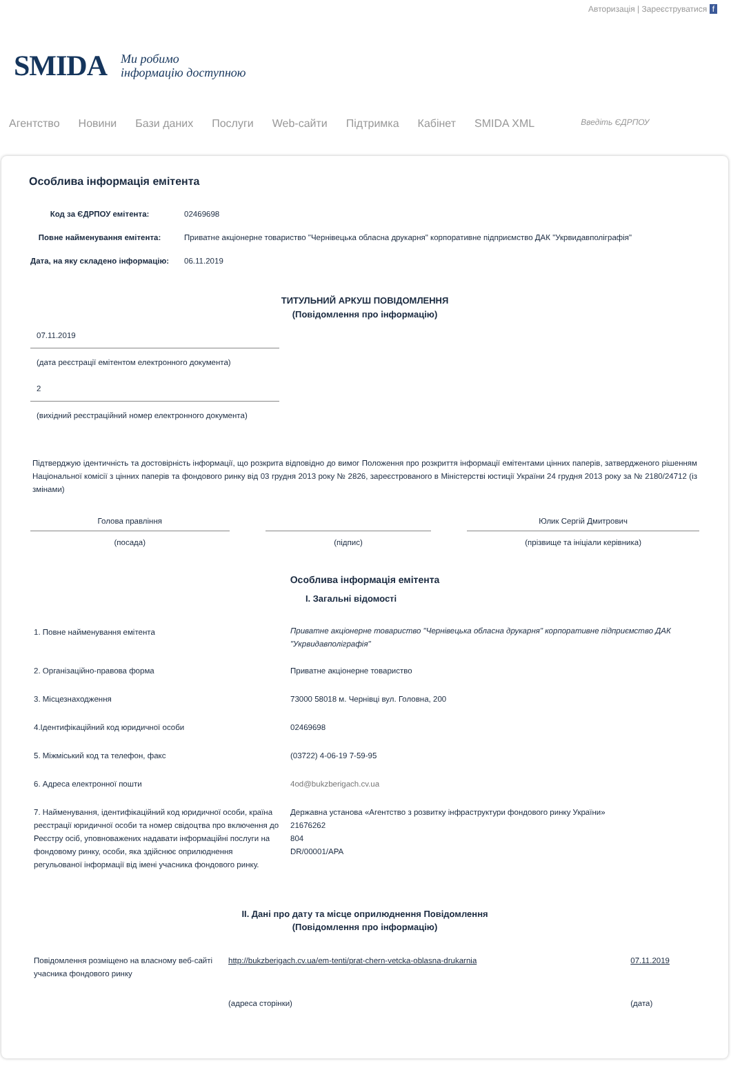Авторизація | Зареєструватися f
SMIDA Ми робимо
інформацію доступною
Агентство Новини Бази даних Послуги Web-сайти Підтримка Кабінет SMIDA XML Введіть ЄДРПОУ
Особлива інформація емітента
| Код за ЄДРПОУ емітента: | 02469698 |
| Повне найменування емітента: | Приватне акціонерне товариство "Чернівецька обласна друкарня" корпоративне підприємство ДАК "Укрвидавполіграфія" |
| Дата, на яку складено інформацію: | 06.11.2019 |
ТИТУЛЬНИЙ АРКУШ ПОВІДОМЛЕННЯ
(Повідомлення про інформацію)
| 07.11.2019 |
| (дата реєстрації емітентом електронного документа) |
| 2 |
| (вихідний реєстраційний номер електронного документа) |
Підтверджую ідентичність та достовірність інформації, що розкрита відповідно до вимог Положення про розкриття інформації емітентами цінних паперів, затвердженого рішенням Національної комісії з цінних паперів та фондового ринку від 03 грудня 2013 року № 2826, зареєстрованого в Міністерстві юстиції України 24 грудня 2013 року за № 2180/24712 (із змінами)
| Голова правління | | | | Юлик Сергій Дмитрович |
| (посада) | | (підпис) | | (прізвище та ініціали керівника) |
Особлива інформація емітента
I. Загальні відомості
| 1. Повне найменування емітента | Приватне акціонерне товариство "Чернівецька обласна друкарня" корпоративне підприємство ДАК "Укрвидавполіграфія" |
| 2. Організаційно-правова форма | Приватне акціонерне товариство |
| 3. Місцезнаходження | 73000 58018 м. Чернівці вул. Головна, 200 |
| 4.Ідентифікаційний код юридичної особи | 02469698 |
| 5. Міжміський код та телефон, факс | (03722) 4-06-19 7-59-95 |
| 6. Адреса електронної пошти | 4od@bukzberigach.cv.ua |
| 7. Найменування, ідентифікаційний код юридичної особи, країна реєстрації юридичної особи та номер свідоцтва про включення до Реєстру осіб, уповноважених надавати інформаційні послуги на фондовому ринку, особи, яка здійснює оприлюднення регульованої інформації від імені учасника фондового ринку. | Державна установа «Агентство з розвитку інфраструктури фондового ринку України» 21676262 804 DR/00001/APA |
II. Дані про дату та місце оприлюднення Повідомлення
(Повідомлення про інформацію)
| Повідомлення розміщено на власному веб-сайті учасника фондового ринку | http://bukzberigach.cv.ua/em-tenti/prat-chern-vetcka-oblasna-drukarnia | 07.11.2019 |
| | (адреса сторінки) | (дата) |